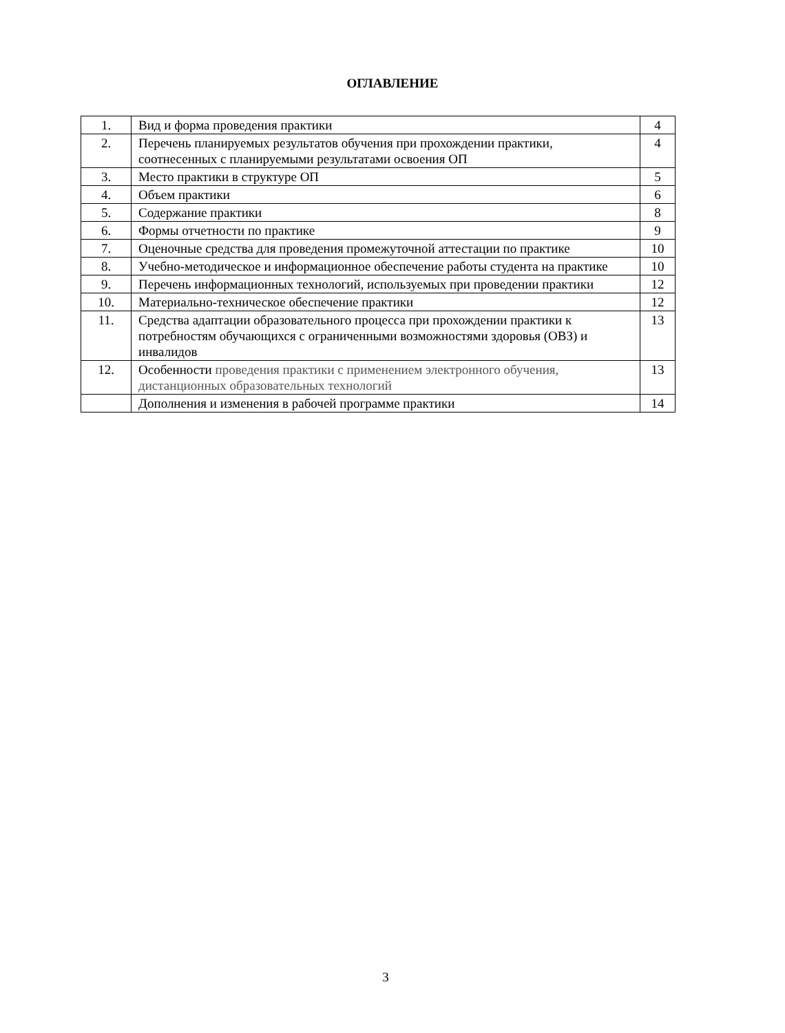ОГЛАВЛЕНИЕ
| 1. | Вид и форма проведения практики | 4 |
| 2. | Перечень планируемых результатов обучения при прохождении практики, соотнесенных с планируемыми результатами освоения ОП | 4 |
| 3. | Место практики в структуре ОП | 5 |
| 4. | Объем практики | 6 |
| 5. | Содержание практики | 8 |
| 6. | Формы отчетности по практике | 9 |
| 7. | Оценочные средства для проведения промежуточной аттестации по практике | 10 |
| 8. | Учебно-методическое и информационное обеспечение работы студента на практике | 10 |
| 9. | Перечень информационных технологий, используемых при проведении практики | 12 |
| 10. | Материально-техническое обеспечение практики | 12 |
| 11. | Средства адаптации образовательного процесса при прохождении практики к потребностям обучающихся с ограниченными возможностями здоровья (ОВЗ) и инвалидов | 13 |
| 12. | Особенности проведения практики с применением электронного обучения, дистанционных образовательных технологий | 13 |
| | Дополнения и изменения в рабочей программе практики | 14 |
3